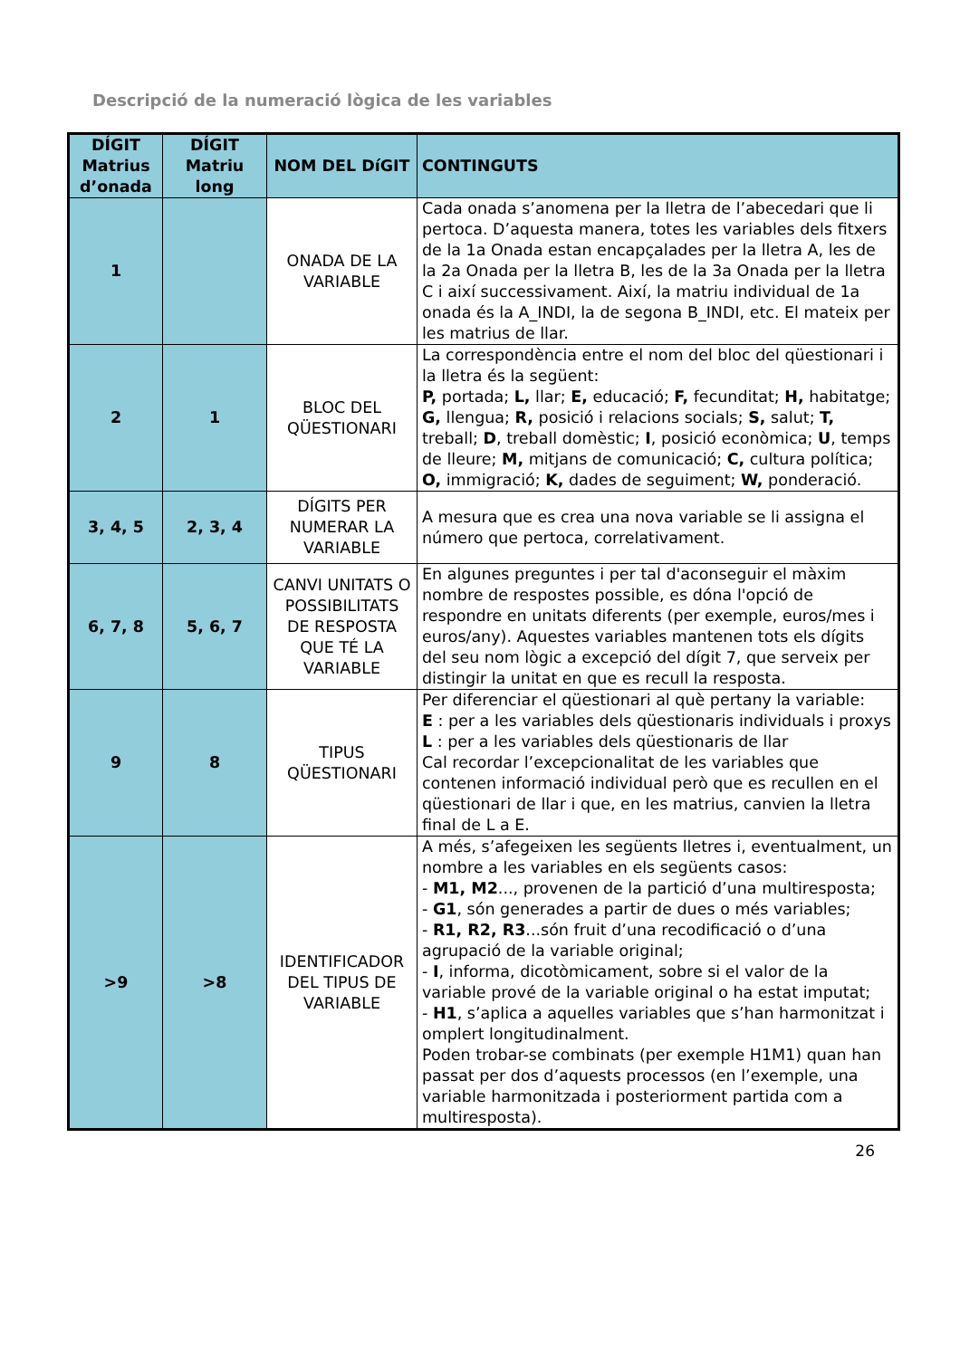Descripció de la numeració lògica de les variables
| DÍGIT Matrius d’onada | DÍGIT Matriu long | NOM DEL DíGIT | CONTINGUTS |
| --- | --- | --- | --- |
| 1 | | ONADA DE LA VARIABLE | Cada onada s’anomena per la lletra de l’abecedari que li pertoca. D’aquesta manera, totes les variables dels fitxers de la 1a Onada estan encapçalades per la lletra A, les de la 2a Onada per la lletra B, les de la 3a Onada per la lletra C i així successivament. Així, la matriu individual de 1a onada és la A_INDI, la de segona B_INDI, etc. El mateix per les matrius de llar. |
| 2 | 1 | BLOC DEL QÜESTIONARI | La correspondència entre el nom del bloc del qüestionari i la lletra és la següent: P, portada; L, llar; E, educació; F, fecunditat; H, habitatge; G, llengua; R, posició i relacions socials; S, salut; T, treball; D , treball domèstic; I , posició econòmica; U , temps de lleure; M, mitjans de comunicació; C, cultura política; O, immigració; K, dades de seguiment; W, ponderació. |
| 3, 4, 5 | 2, 3, 4 | DÍGITS PER NUMERAR LA VARIABLE | A mesura que es crea una nova variable se li assigna el número que pertoca, correlativament. |
| 6, 7, 8 | 5, 6, 7 | CANVI UNITATS O POSSIBILITATS DE RESPOSTA QUE TÉ LA VARIABLE | En algunes preguntes i per tal d'aconseguir el màxim nombre de respostes possible, es dóna l'opció de respondre en unitats diferents (per exemple, euros/mes i euros/any). Aquestes variables mantenen tots els dígits del seu nom lògic a excepció del dígit 7, que serveix per distingir la unitat en que es recull la resposta. |
| 9 | 8 | TIPUS QÜESTIONARI | Per diferenciar el qüestionari al què pertany la variable: E : per a les variables dels qüestionaris individuals i proxys L : per a les variables dels qüestionaris de llar Cal recordar l’excepcionalitat de les variables que contenen informació individual però que es recullen en el qüestionari de llar i que, en les matrius, canvien la lletra final de L a E. |
| >9 | >8 | IDENTIFICADOR DEL TIPUS DE VARIABLE | A més, s’afegeixen les següents lletres i, eventualment, un nombre a les variables en els següents casos: - M1, M2 ..., provenen de la partició d’una multiresposta; - G1 , són generades a partir de dues o més variables; - R1, R2, R3 ...són fruit d’una recodificació o d’una agrupació de la variable original; - I , informa, dicotòmicament, sobre si el valor de la variable prové de la variable original o ha estat imputat; - H1 , s’aplica a aquelles variables que s’han harmonitzat i omplert longitudinalment. Poden trobar-se combinats (per exemple H1M1) quan han passat per dos d’aquests processos (en l’exemple, una variable harmonitzada i posteriorment partida com a multiresposta). |
26